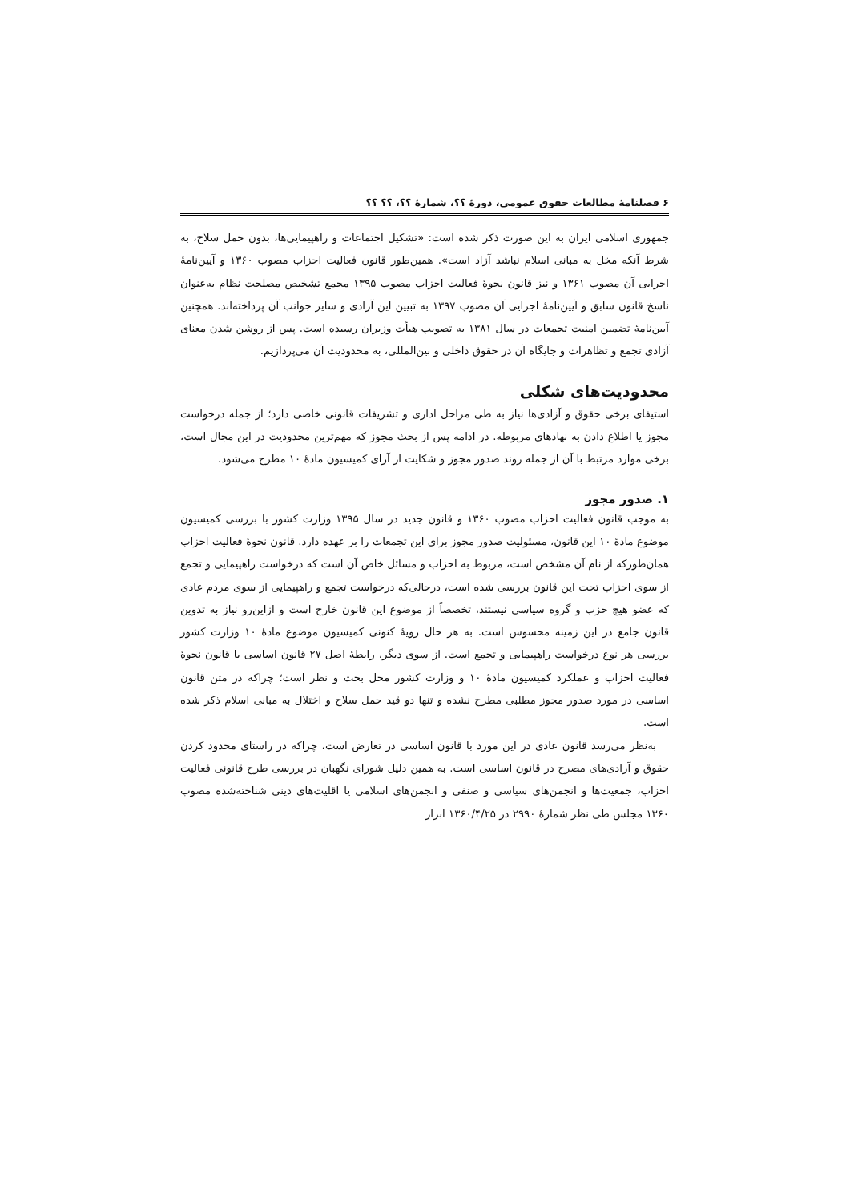۶ فصلنامهٔ مطالعات حقوق عمومی، دورهٔ ؟؟، شمارهٔ ؟؟، ؟؟ ؟؟
جمهوری اسلامی ایران به این صورت ذکر شده است: «تشکیل اجتماعات و راهپیمایی‌ها، بدون حمل سلاح، به شرط آنکه مخل به مبانی اسلام نباشد آزاد است». همین‌طور قانون فعالیت احزاب مصوب ۱۳۶۰ و آیین‌نامهٔ اجرایی آن مصوب ۱۳۶۱ و نیز قانون نحوهٔ فعالیت احزاب مصوب ۱۳۹۵ مجمع تشخیص مصلحت نظام به‌عنوان ناسخ قانون سابق و آیین‌نامهٔ اجرایی آن مصوب ۱۳۹۷ به تبیین این آزادی و سایر جوانب آن پرداخته‌اند. همچنین آیین‌نامهٔ تضمین امنیت تجمعات در سال ۱۳۸۱ به تصویب هیأت وزیران رسیده است. پس از روشن شدن معنای آزادی تجمع و تظاهرات و جایگاه آن در حقوق داخلی و بین‌المللی، به محدودیت آن می‌پردازیم.
محدودیت‌های شکلی
استیفای برخی حقوق و آزادی‌ها نیاز به طی مراحل اداری و تشریفات قانونی خاصی دارد؛ از جمله درخواست مجوز یا اطلاع دادن به نهادهای مربوطه. در ادامه پس از بحث مجوز که مهم‌ترین محدودیت در این مجال است، برخی موارد مرتبط با آن از جمله روند صدور مجوز و شکایت از آرای کمیسیون مادهٔ ۱۰ مطرح می‌شود.
۱. صدور مجوز
به موجب قانون فعالیت احزاب مصوب ۱۳۶۰ و قانون جدید در سال ۱۳۹۵ وزارت کشور با بررسی کمیسیون موضوع مادهٔ ۱۰ این قانون، مسئولیت صدور مجوز برای این تجمعات را بر عهده دارد. قانون نحوهٔ فعالیت احزاب همان‌طورکه از نام آن مشخص است، مربوط به احزاب و مسائل خاص آن است که درخواست راهپیمایی و تجمع از سوی احزاب تحت این قانون بررسی شده است، درحالی‌که درخواست تجمع و راهپیمایی از سوی مردم عادی که عضو هیچ حزب و گروه سیاسی نیستند، تخصصاً از موضوع این قانون خارج است و ازاین‌رو نیاز به تدوین قانون جامع در این زمینه محسوس است. به هر حال رویهٔ کنونی کمیسیون موضوع مادهٔ ۱۰ وزارت کشور بررسی هر نوع درخواست راهپیمایی و تجمع است. از سوی دیگر، رابطهٔ اصل ۲۷ قانون اساسی با قانون نحوهٔ فعالیت احزاب و عملکرد کمیسیون مادهٔ ۱۰ و وزارت کشور محل بحث و نظر است؛ چراکه در متن قانون اساسی در مورد صدور مجوز مطلبی مطرح نشده و تنها دو قید حمل سلاح و اختلال به مبانی اسلام ذکر شده است.
به‌نظر می‌رسد قانون عادی در این مورد با قانون اساسی در تعارض است، چراکه در راستای محدود کردن حقوق و آزادی‌های مصرح در قانون اساسی است. به همین دلیل شورای نگهبان در بررسی طرح قانونی فعالیت احزاب، جمعیت‌ها و انجمن‌های سیاسی و صنفی و انجمن‌های اسلامی یا اقلیت‌های دینی شناخته‌شده مصوب ۱۳۶۰ مجلس طی نظر شمارهٔ ۲۹۹۰ در ۱۳۶۰/۴/۲۵ ابراز